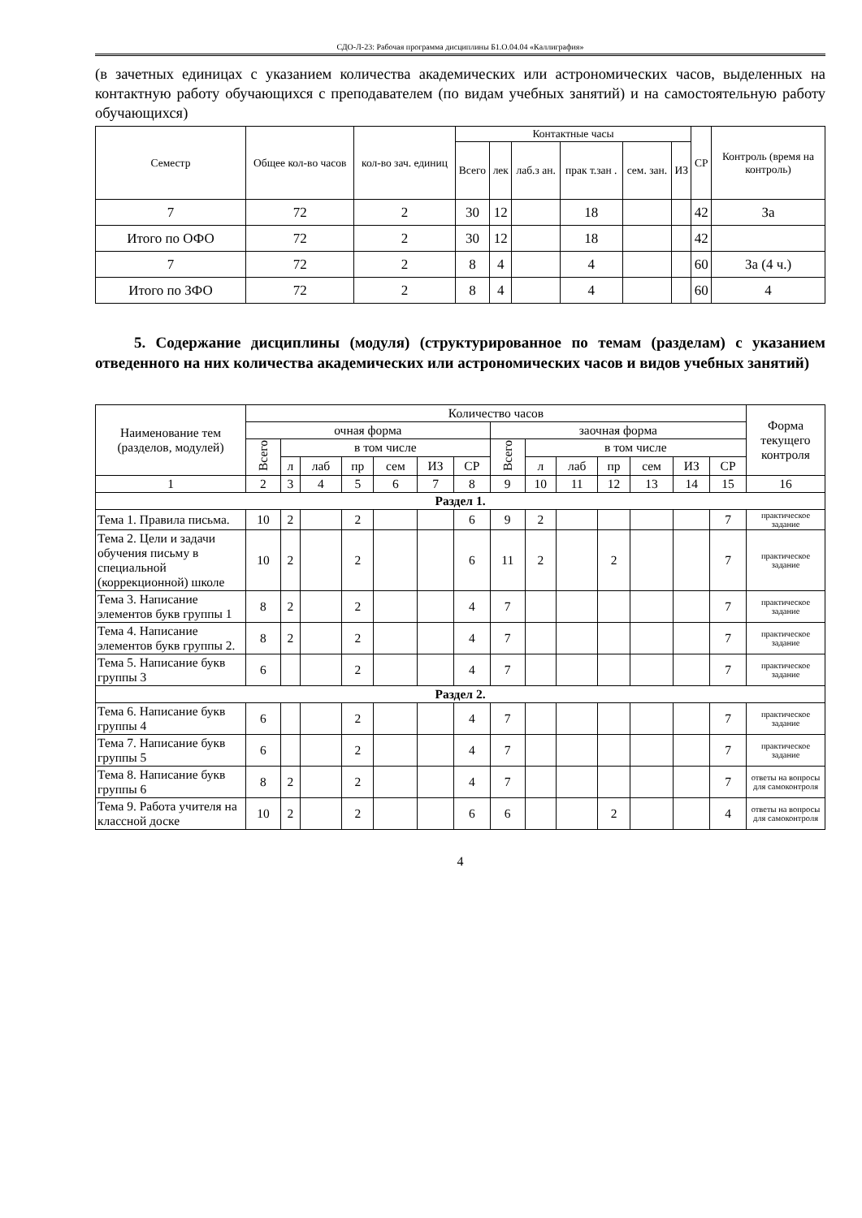СДО-Л-23: Рабочая программа дисциплины Б1.О.04.04 «Каллиграфия»
(в зачетных единицах с указанием количества академических или астрономических часов, выделенных на контактную работу обучающихся с преподавателем (по видам учебных занятий) и на самостоятельную работу обучающихся)
| Семестр | Общее кол-во часов | кол-во зач. единиц | Контактные часы | | | | | | СР | Контроль (время на контроль) |
| --- | --- | --- | --- | --- | --- | --- | --- | --- | --- | --- |
| | | | Всего | лек | лаб.з ан. | прак т.зан . | сем. зан. | ИЗ | | |
| 7 | 72 | 2 | 30 | 12 | | 18 | | | 42 | За |
| Итого по ОФО | 72 | 2 | 30 | 12 | | 18 | | | 42 | |
| 7 | 72 | 2 | 8 | 4 | | 4 | | | 60 | За (4 ч.) |
| Итого по ЗФО | 72 | 2 | 8 | 4 | | 4 | | | 60 | 4 |
5. Содержание дисциплины (модуля) (структурированное по темам (разделам) с указанием отведенного на них количества академических или астрономических часов и видов учебных занятий)
| Наименование тем (разделов, модулей) | Количество часов | | | | | | | | | | | | | | Форма текущего контроля |
| --- | --- | --- | --- | --- | --- | --- | --- | --- | --- | --- | --- | --- | --- | --- | --- |
| | очная форма | | | | | | | заочная форма | | | | | | | |
| | Всего | в том числе | | | | | | Всего | в том числе | | | | | | |
| | | л | лаб | пр | сем | ИЗ | СР | | л | лаб | пр | сем | ИЗ | СР | |
| 1 | 2 | 3 | 4 | 5 | 6 | 7 | 8 | 9 | 10 | 11 | 12 | 13 | 14 | 15 | 16 |
| Раздел 1. | | | | | | | | | | | | | | | |
| Тема 1. Правила письма. | 10 | 2 | | 2 | | | 6 | 9 | 2 | | | | | 7 | практическое задание |
| Тема 2. Цели и задачи обучения письму в специальной (коррекционной) школе | 10 | 2 | | 2 | | | 6 | 11 | 2 | | 2 | | | 7 | практическое задание |
| Тема 3. Написание элементов букв группы 1 | 8 | 2 | | 2 | | | 4 | 7 | | | | | | 7 | практическое задание |
| Тема 4. Написание элементов букв группы 2. | 8 | 2 | | 2 | | | 4 | 7 | | | | | | 7 | практическое задание |
| Тема 5. Написание букв группы 3 | 6 | | | 2 | | | 4 | 7 | | | | | | 7 | практическое задание |
| Раздел 2. | | | | | | | | | | | | | | | |
| Тема 6. Написание букв группы 4 | 6 | | | 2 | | | 4 | 7 | | | | | | 7 | практическое задание |
| Тема 7. Написание букв группы 5 | 6 | | | 2 | | | 4 | 7 | | | | | | 7 | практическое задание |
| Тема 8. Написание букв группы 6 | 8 | 2 | | 2 | | | 4 | 7 | | | | | | 7 | ответы на вопросы для самоконтроля |
| Тема 9. Работа учителя на классной доске | 10 | 2 | | 2 | | | 6 | 6 | | | 2 | | | 4 | ответы на вопросы для самоконтроля |
4